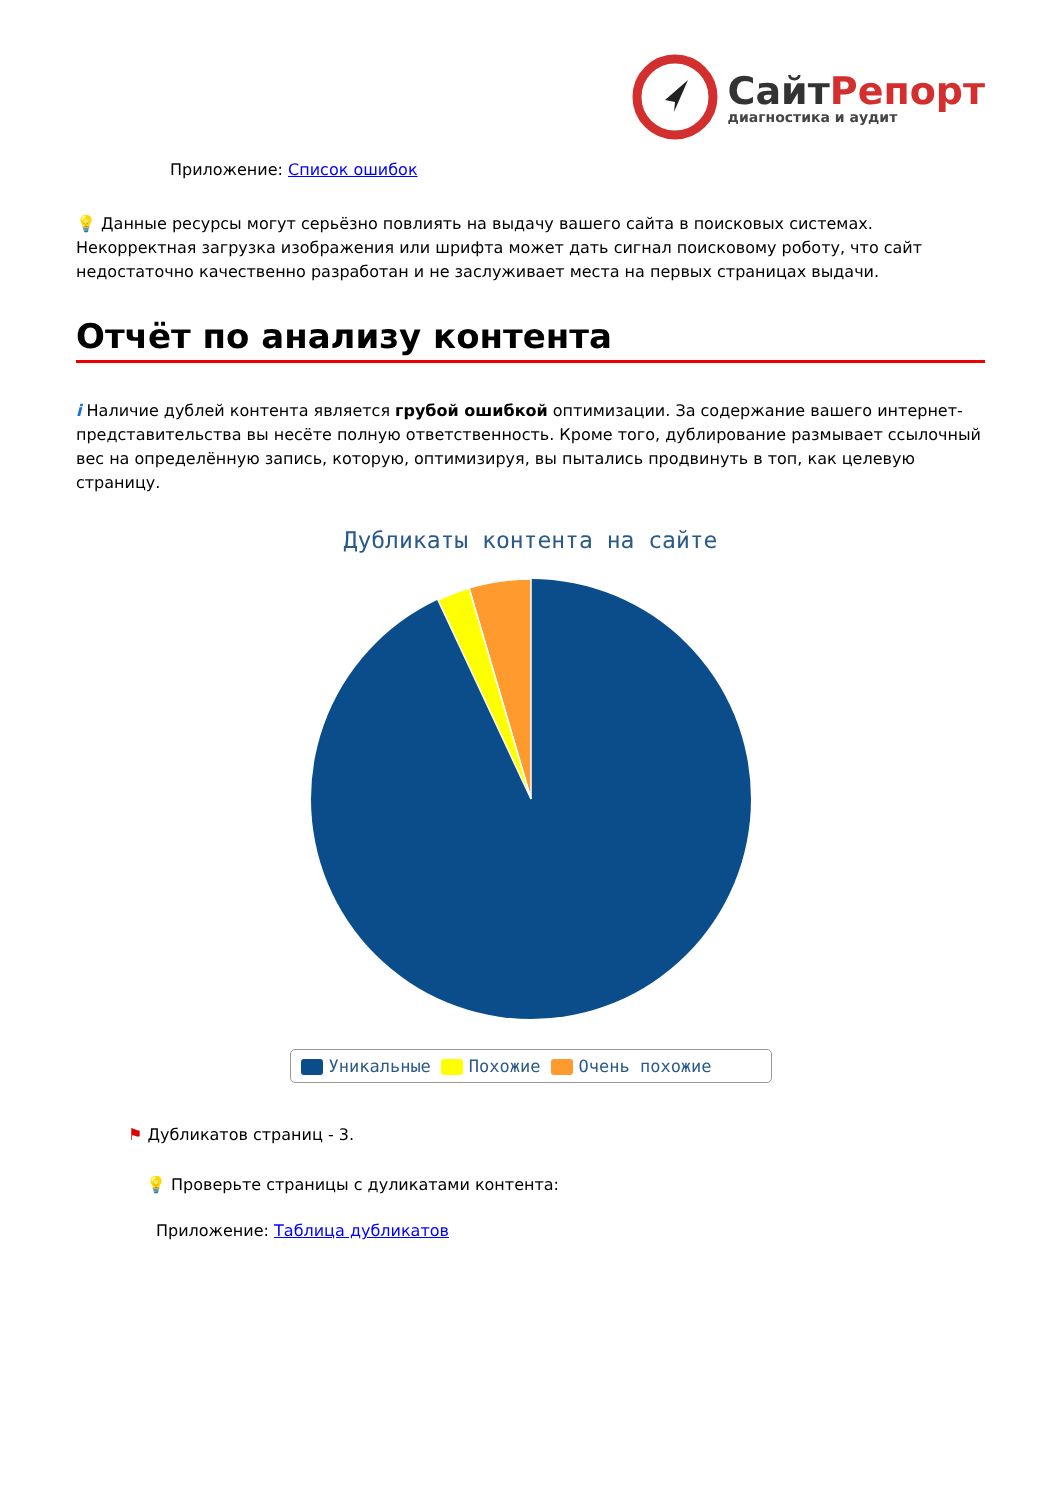СайтРепорт
диагностика и аудит
Приложение: Список ошибок
💡 Данные ресурсы могут серьёзно повлиять на выдачу вашего сайта в поисковых системах. Некорректная загрузка изображения или шрифта может дать сигнал поисковому роботу, что сайт недостаточно качественно разработан и не заслуживает места на первых страницах выдачи.
Отчёт по анализу контента
i Наличие дублей контента является грубой ошибкой оптимизации. За содержание вашего интернет-представительства вы несёте полную ответственность. Кроме того, дублирование размывает ссылочный вес на определённую запись, которую, оптимизируя, вы пытались продвинуть в топ, как целевую страницу.
Дубликаты контента на сайте
Уникальные Похожие Очень похожие
⚑ Дубликатов страниц - 3.
💡 Проверьте страницы с дуликатами контента:
Приложение: Таблица дубликатов